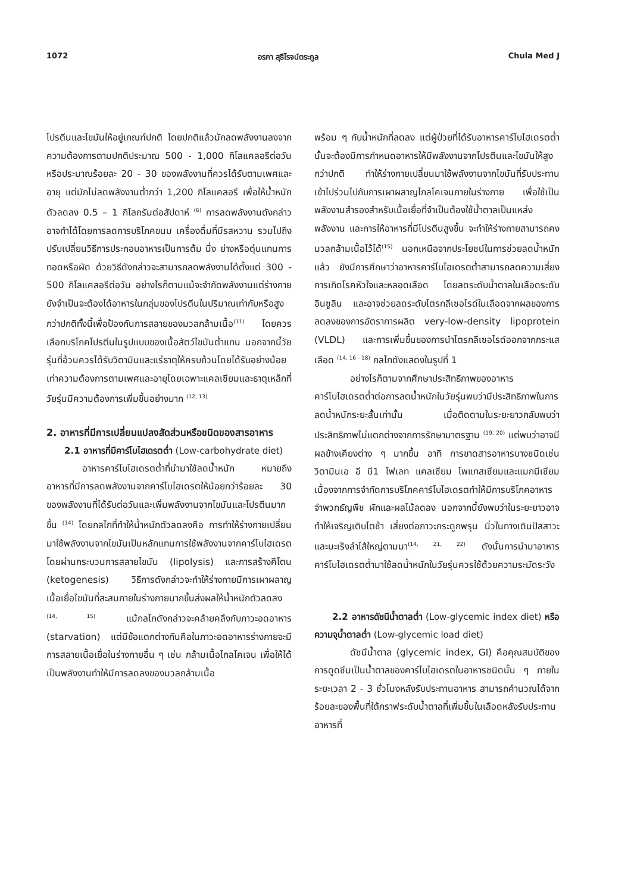1072 อรภา สุธีโรจน์ตระกูล Chula Med J
โปรตีนและไขมันให้อยู่เกณฑ์ปกติ โดยปกติแล้วมักลดพลังงานลงจากความต้องการตามปกติประมาณ 500 - 1,000 กิโลแคลอรีต่อวันหรือประมาณร้อยละ 20 - 30 ของพลังงานที่ควรได้รับตามเพศและอายุ แต่มักไม่ลดพลังงานต่ำกว่า 1,200 กิโลแคลอรี เพื่อให้น้ำหนักตัวลดลง 0.5 – 1 กิโลกรัมต่อสัปดาห์ <sup>(6)</sup> การลดพลังงานดังกล่าวอาจทำได้โดยการลดการบริโภคขนม เครื่องดื่มที่มีรสหวาน รวมไปถึงปรับเปลี่ยนวิธีการประกอบอาหารเป็นการต้ม นึ่ง ย่างหรือตุ๋นแทนการทอดหรือผัด ด้วยวิธีดังกล่าวจะสามารถลดพลังงานได้ตั้งแต่ 300 - 500 กิโลแคลอรีต่อวัน อย่างไรก็ตามแม้จะจำกัดพลังงานแต่ร่างกายยังจำเป็นจะต้องได้อาหารในกลุ่มของโปรตีนในปริมาณเท่ากับหรือสูงกว่าปกติทั้งนี้เพื่อป้องกันการสลายของมวลกล้ามเนื้อ<sup>(11)</sup> โดยควรเลือกบริโภคโปรตีนในรูปแบบของเนื้อสัตว์ไขมันต่ำแทน นอกจากนี้วัยรุ่นที่อ้วนควรได้รับวิตามินและแร่ธาตุให้ครบถ้วนโดยได้รับอย่างน้อยเท่าความต้องการตามเพศและอายุโดยเฉพาะแคลเซียมและธาตุเหล็กที่วัยรุ่นมีความต้องการเพิ่มขึ้นอย่างมาก <sup>(12, 13)</sup>
2. อาหารที่มีการเปลี่ยนแปลงสัดส่วนหรือชนิดของสารอาหาร
2.1 อาหารที่มีคาร์โบไฮเดรตต่ำ (Low-carbohydrate diet)
อาหารคาร์โบไฮเดรตต่ำที่นำมาใช้ลดน้ำหนัก หมายถึง อาหารที่มีการลดพลังงานจากคาร์โบไฮเดรตให้น้อยกว่าร้อยละ 30 ของพลังงานที่ได้รับต่อวันและเพิ่มพลังงานจากไขมันและโปรตีนมากขึ้น <sup>(14)</sup> โดยกลไกที่ทำให้น้ำหนักตัวลดลงคือ การทำให้ร่างกายเปลี่ยนมาใช้พลังงานจากไขมันเป็นหลักแทนการใช้พลังงานจากคาร์โบไฮเดรตโดยผ่านกระบวนการสลายไขมัน (lipolysis) และการสร้างคีโตน (ketogenesis) วิธีการดังกล่าวจะทำให้ร่างกายมีการเผาผลาญเนื้อเยื่อไขมันที่สะสมภายในร่างกายมากขึ้นส่งผลให้น้ำหนักตัวลดลง <sup>(14, 15)</sup> แม้กลไกดังกล่าวจะคล้ายคลึงกับภาวะอดอาหาร (starvation) แต่มีข้อแตกต่างกันคือในภาวะอดอาหารร่างกายจะมีการสลายเนื้อเยื่อในร่างกายอื่น ๆ เช่น กล้ามเนื้อไกลโคเจน เพื่อให้ได้เป็นพลังงานทำให้มีการลดลงของมวลกล้ามเนื้อ
พร้อม ๆ กับน้ำหนักที่ลดลง แต่ผู้ป่วยที่ได้รับอาหารคาร์โบไฮเดรตต่ำนั้นจะต้องมีการกำหนดอาหารให้มีพลังงานจากโปรตีนและไขมันให้สูงกว่าปกติ ทำให้ร่างกายเปลี่ยนมาใช้พลังงานจากไขมันที่รับประทานเข้าไปร่วมไปกับการเผาผลาญไกลโคเจนภายในร่างกาย เพื่อใช้เป็นพลังงานสำรองสำหรับเนื้อเยื่อที่จำเป็นต้องใช้น้ำตาลเป็นแหล่งพลังงาน และการให้อาหารที่มีโปรตีนสูงขึ้น จะทำให้ร่างกายสามารถคงมวลกล้ามเนื้อไว้ได้<sup>(15)</sup> นอกเหนือจากประโยชน์ในการช่วยลดน้ำหนักแล้ว ยังมีการศึกษาว่าอาหารคาร์โบไฮเดรตต่ำสามารถลดความเสี่ยงการเกิดโรคหัวใจและหลอดเลือด โดยลดระดับน้ำตาลในเลือดระดับอินซูลิน และอาจช่วยลดระดับไตรกลีเซอไรด์ในเลือดจากผลของการลดลงของการอัตราการผลิต very-low-density lipoprotein (VLDL) และการเพิ่มขึ้นของการนำไตรกลีเซอไรด์ออกจากกระแสเลือด <sup>(14, 16 - 18)</sup> กลไกดังแสดงในรูปที่ 1
อย่างไรก็ตามจากศึกษาประสิทธิภาพของอาหารคาร์โบไฮเดรตต่ำต่อการลดน้ำหนักในวัยรุ่นพบว่ามีประสิทธิภาพในการลดน้ำหนักระยะสั้นเท่านั้น เมื่อติดตามในระยะยาวกลับพบว่าประสิทธิภาพไม่แตกต่างจากการรักษามาตรฐาน <sup>(19, 20)</sup> แต่พบว่าอาจมีผลข้างเคียงต่าง ๆ มากขึ้น อาทิ การขาดสารอาหารบางชนิดเช่น วิตามินเอ อี บี1 โฟเลท แคลเซียม โพแทสเซียมและแมกนีเซียม เนื่องจากการจำกัดการบริโภคคาร์โบไฮเดรตทำให้มีการบริโภคอาหารจำพวกธัญพืช ผักและผลไม้ลดลง นอกจากนี้ยังพบว่าในระยะยาวอาจทำให้เจริญเติบโตช้า เสี่ยงต่อภาวะกระดูกพรุน นิ่วในทางเดินปัสสาวะ และมะเร็งลำไส้ใหญ่ตามมา<sup>(14, 21, 22)</sup> ดังนั้นการนำมาอาหารคาร์โบไฮเดรตต่ำมาใช้ลดน้ำหนักในวัยรุ่นควรใช้ด้วยความระมัดระวัง
2.2 อาหารดัชนีน้ำตาลต่ำ (Low-glycemic index diet) หรือความจุน้ำตาลต่ำ (Low-glycemic load diet)
ดัชนีน้ำตาล (glycemic index, GI) คือคุณสมบัติของการดูดซึมเป็นน้ำตาลของคาร์โบไฮเดรตในอาหารชนิดนั้น ๆ ภายในระยะเวลา 2 - 3 ชั่วโมงหลังรับประทานอาหาร สามารถคำนวณได้จากร้อยละของพื้นที่ใต้กราฟระดับน้ำตาลที่เพิ่มขึ้นในเลือดหลังรับประทานอาหารที่